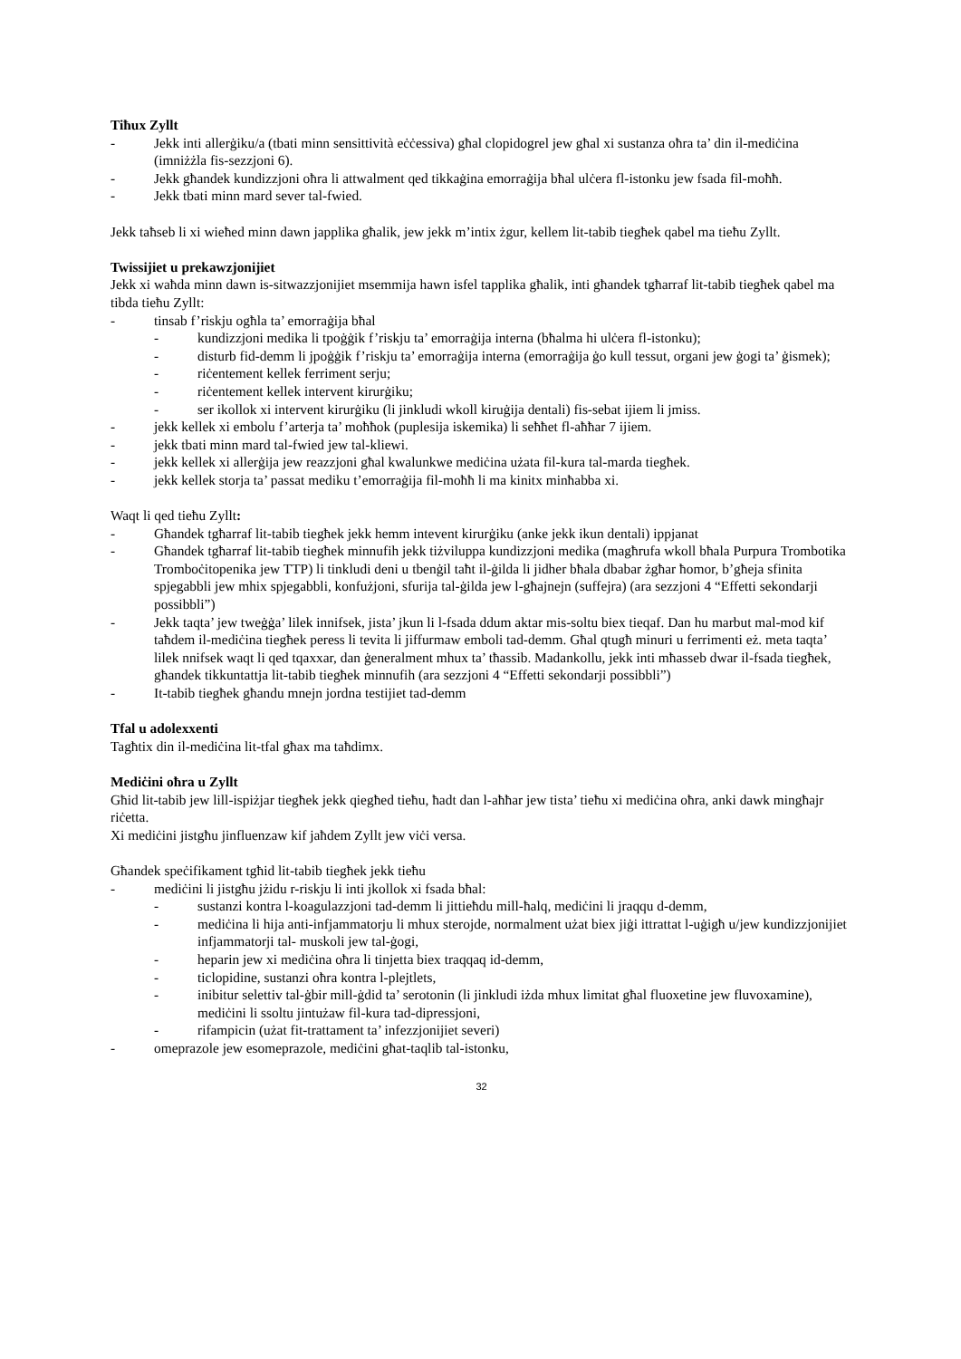Tiħux Zyllt
- Jekk inti allerġiku/a (tbati minn sensittività eċċessiva) għal clopidogrel jew għal xi sustanza oħra ta’ din il-mediċina (imniżżla fis-sezzjoni 6).
- Jekk għandek kundizzjoni oħra li attwalment qed tikkaġina emorraġija bħal ulċera fl-istonku jew fsada fil-moħħ.
- Jekk tbati minn mard sever tal-fwied.
Jekk taħseb li xi wieħed minn dawn japplika għalik, jew jekk m’intix żgur, kellem lit-tabib tiegħek qabel ma tieħu Zyllt.
Twissijiet u prekawzjonijiet
Jekk xi waħda minn dawn is-sitwazzjonijiet msemmija hawn isfel tapplika għalik, inti għandek tgħarraf lit-tabib tiegħek qabel ma tibda tieħu Zyllt:
- tinsab f’riskju ogħla ta’ emorraġija bħal
- kundizzjoni medika li tpoġġik f’riskju ta’ emorraġija interna (bħalma hi ulċera fl-istonku);
- disturb fid-demm li jpoġġik f’riskju ta’ emorraġija interna (emorraġija ġo kull tessut, organi jew ġogi ta’ ġismek);
- riċentement kellek ferriment serju;
- riċentement kellek intervent kirurġiku;
- ser ikollok xi intervent kirurġiku (li jinkludi wkoll kiruġija dentali) fis-sebat ijiem li jmiss.
- jekk kellek xi embolu f’arterja ta’ moħħok (puplesija iskemika) li seħħet fl-aħħar 7 ijiem.
- jekk tbati minn mard tal-fwied jew tal-kliewi.
- jekk kellek xi allerġija jew reazzjoni għal kwalunkwe mediċina użata fil-kura tal-marda tiegħek.
- jekk kellek storja ta’ passat mediku t’emorraġija fil-moħħ li ma kinitx minħabba xi.
Waqt li qed tieħu Zyllt:
- Għandek tgħarraf lit-tabib tiegħek jekk hemm intevent kirurġiku (anke jekk ikun dentali) ippjanat
- Għandek tgħarraf lit-tabib tiegħek minnufih jekk tiżviluppa kundizzjoni medika (magħrufa wkoll bħala Purpura Trombotika Tromboċitopenika jew TTP) li tinkludi deni u tbenġil taħt il-ġilda li jidher bħala dbabar żgħar ħomor, b’għeja sfinita spjegabbli jew mhix spjegabbli, konfużjoni, sfurija tal-ġilda jew l-għajnejn (suffejra) (ara sezzjoni 4 “Effetti sekondarji possibbli”)
- Jekk taqta’ jew tweġġa’ lilek innifsek, jista’ jkun li l-fsada ddum aktar mis-soltu biex tieqaf. Dan hu marbut mal-mod kif taħdem il-mediċina tiegħek peress li tevita li jiffurmaw emboli tad-demm. Għal qtugħ minuri u ferrimenti eż. meta taqta’ lilek nnifsek waqt li qed tqaxxar, dan ġeneralment mhux ta’ tħassib. Madankollu, jekk inti mħasseb dwar il-fsada tiegħek, għandek tikkuntattja lit-tabib tiegħek minnufih (ara sezzjoni 4 “Effetti sekondarji possibbli”)
- It-tabib tiegħek għandu mnejn jordna testijiet tad-demm
Tfal u adolexxenti
Tagħtix din il-mediċina lit-tfal għax ma taħdimx.
Mediċini oħra u Zyllt
Għid lit-tabib jew lill-ispiżjar tiegħek jekk qiegħed tieħu, ħadt dan l-aħħar jew tista’ tieħu xi mediċina oħra, anki dawk mingħajr riċetta.
Xi mediċini jistgħu jinfluenzaw kif jaħdem Zyllt jew viċi versa.
Għandek speċifikament tgħid lit-tabib tiegħek jekk tieħu
- mediċini li jistgħu jżidu r-riskju li inti jkollok xi fsada bħal:
- sustanzi kontra l-koagulazzjoni tad-demm li jittieħdu mill-ħalq, mediċini li jraqqu d-demm,
- mediċina li hija anti-infjammatorju li mhux sterojde, normalment użat biex jiġi ittrattat l-uġigħ u/jew kundizzjonijiet infjammatorji tal- muskoli jew tal-ġogi,
- heparin jew xi mediċina oħra li tinjetta biex traqqaq id-demm,
- ticlopidine, sustanzi oħra kontra l-plejtlets,
- inibitur selettiv tal-ġbir mill-ġdid ta’ serotonin (li jinkludi iżda mhux limitat għal fluoxetine jew fluvoxamine), mediċini li ssoltu jintużaw fil-kura tad-dipressjoni,
- rifampicin (użat fit-trattament ta’ infezzjonijiet severi)
- omeprazole jew esomeprazole, mediċini għat-taqlib tal-istonku,
32